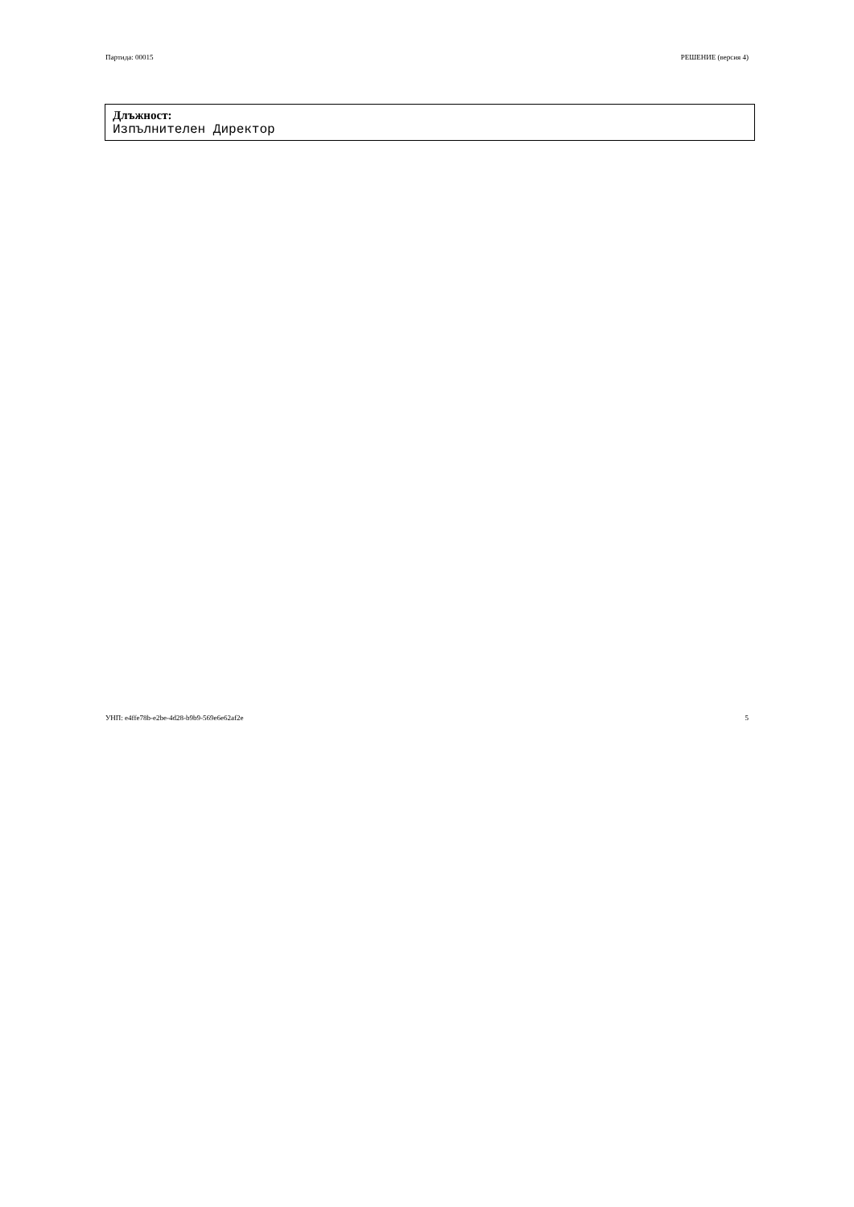Партида: 00015 РЕШЕНИЕ (версия 4)
Длъжност:
Изпълнителен Директор
УНП: e4ffe78b-e2be-4d28-b9b9-569e6e62af2e 5